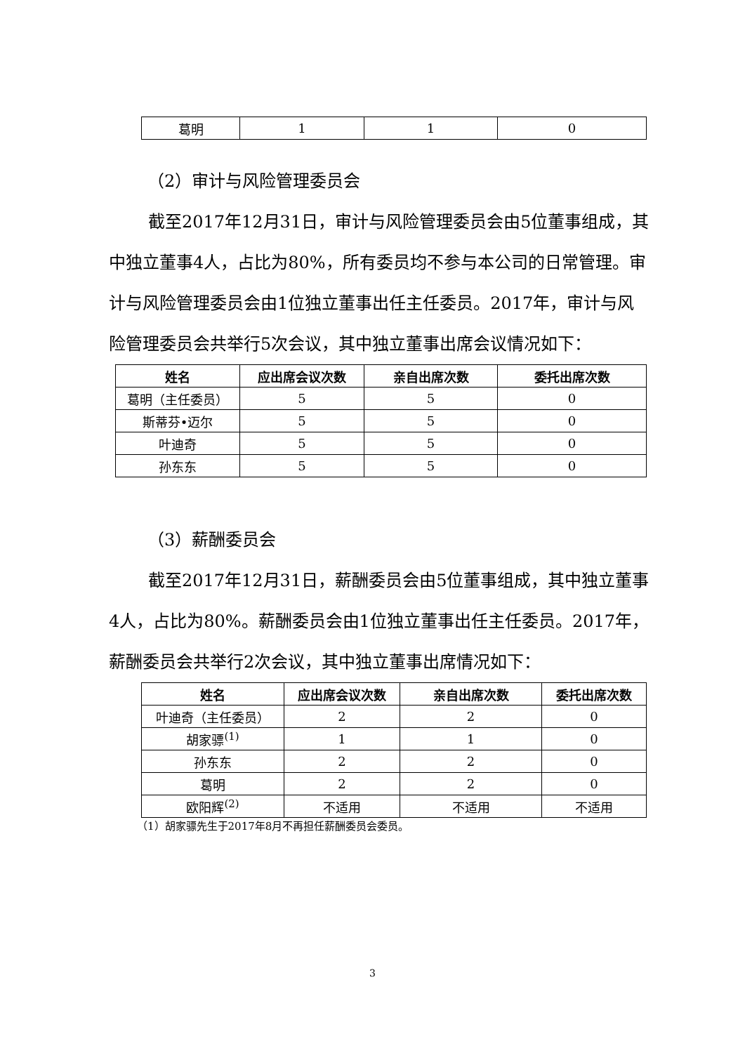| 葛明 | 1 | 1 | 0 |
（2）审计与风险管理委员会
截至2017年12月31日，审计与风险管理委员会由5位董事组成，其中独立董事4人，占比为80%，所有委员均不参与本公司的日常管理。审计与风险管理委员会由1位独立董事出任主任委员。2017年，审计与风险管理委员会共举行5次会议，其中独立董事出席会议情况如下：
| 姓名 | 应出席会议次数 | 亲自出席次数 | 委托出席次数 |
| --- | --- | --- | --- |
| 葛明（主任委员） | 5 | 5 | 0 |
| 斯蒂芬•迈尔 | 5 | 5 | 0 |
| 叶迪奇 | 5 | 5 | 0 |
| 孙东东 | 5 | 5 | 0 |
（3）薪酬委员会
截至2017年12月31日，薪酬委员会由5位董事组成，其中独立董事4人，占比为80%。薪酬委员会由1位独立董事出任主任委员。2017年，薪酬委员会共举行2次会议，其中独立董事出席情况如下：
| 姓名 | 应出席会议次数 | 亲自出席次数 | 委托出席次数 |
| --- | --- | --- | --- |
| 叶迪奇（主任委员） | 2 | 2 | 0 |
| 胡家骠<sup>(1)</sup> | 1 | 1 | 0 |
| 孙东东 | 2 | 2 | 0 |
| 葛明 | 2 | 2 | 0 |
| 欧阳辉<sup>(2)</sup> | 不适用 | 不适用 | 不适用 |
（1）胡家骠先生于2017年8月不再担任薪酬委员会委员。
3